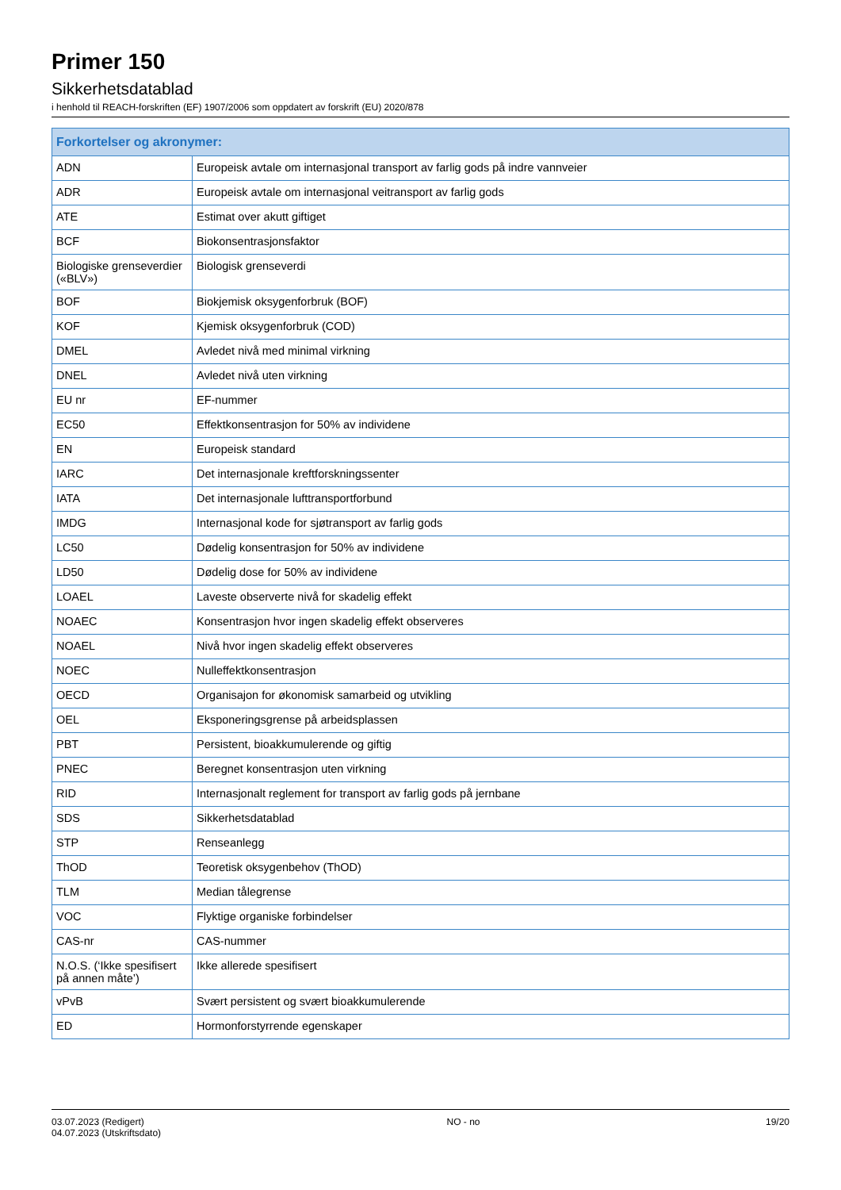Primer 150
Sikkerhetsdatablad
i henhold til REACH-forskriften (EF) 1907/2006 som oppdatert av forskrift (EU) 2020/878
| Forkortelser og akronymer: | |
| --- | --- |
| ADN | Europeisk avtale om internasjonal transport av farlig gods på indre vannveier |
| ADR | Europeisk avtale om internasjonal veitransport av farlig gods |
| ATE | Estimat over akutt giftiget |
| BCF | Biokonsentrasjonsfaktor |
| Biologiske grenseverdier («BLV») | Biologisk grenseverdi |
| BOF | Biokjemisk oksygenforbruk (BOF) |
| KOF | Kjemisk oksygenforbruk (COD) |
| DMEL | Avledet nivå med minimal virkning |
| DNEL | Avledet nivå uten virkning |
| EU nr | EF-nummer |
| EC50 | Effektkonsentrasjon for 50% av individene |
| EN | Europeisk standard |
| IARC | Det internasjonale kreftforskningssenter |
| IATA | Det internasjonale lufttransportforbund |
| IMDG | Internasjonal kode for sjøtransport av farlig gods |
| LC50 | Dødelig konsentrasjon for 50% av individene |
| LD50 | Dødelig dose for 50% av individene |
| LOAEL | Laveste observerte nivå for skadelig effekt |
| NOAEC | Konsentrasjon hvor ingen skadelig effekt observeres |
| NOAEL | Nivå hvor ingen skadelig effekt observeres |
| NOEC | Nulleffektkonsentrasjon |
| OECD | Organisajon for økonomisk samarbeid og utvikling |
| OEL | Eksponeringsgrense på arbeidsplassen |
| PBT | Persistent, bioakkumulerende og giftig |
| PNEC | Beregnet konsentrasjon uten virkning |
| RID | Internasjonalt reglement for transport av farlig gods på jernbane |
| SDS | Sikkerhetsdatablad |
| STP | Renseanlegg |
| ThOD | Teoretisk oksygenbehov (ThOD) |
| TLM | Median tålegrense |
| VOC | Flyktige organiske forbindelser |
| CAS-nr | CAS-nummer |
| N.O.S. (‘Ikke spesifisert på annen måte’) | Ikke allerede spesifisert |
| vPvB | Svært persistent og svært bioakkumulerende |
| ED | Hormonforstyrrende egenskaper |
03.07.2023 (Redigert)
04.07.2023 (Utskriftsdato)
NO - no 19/20